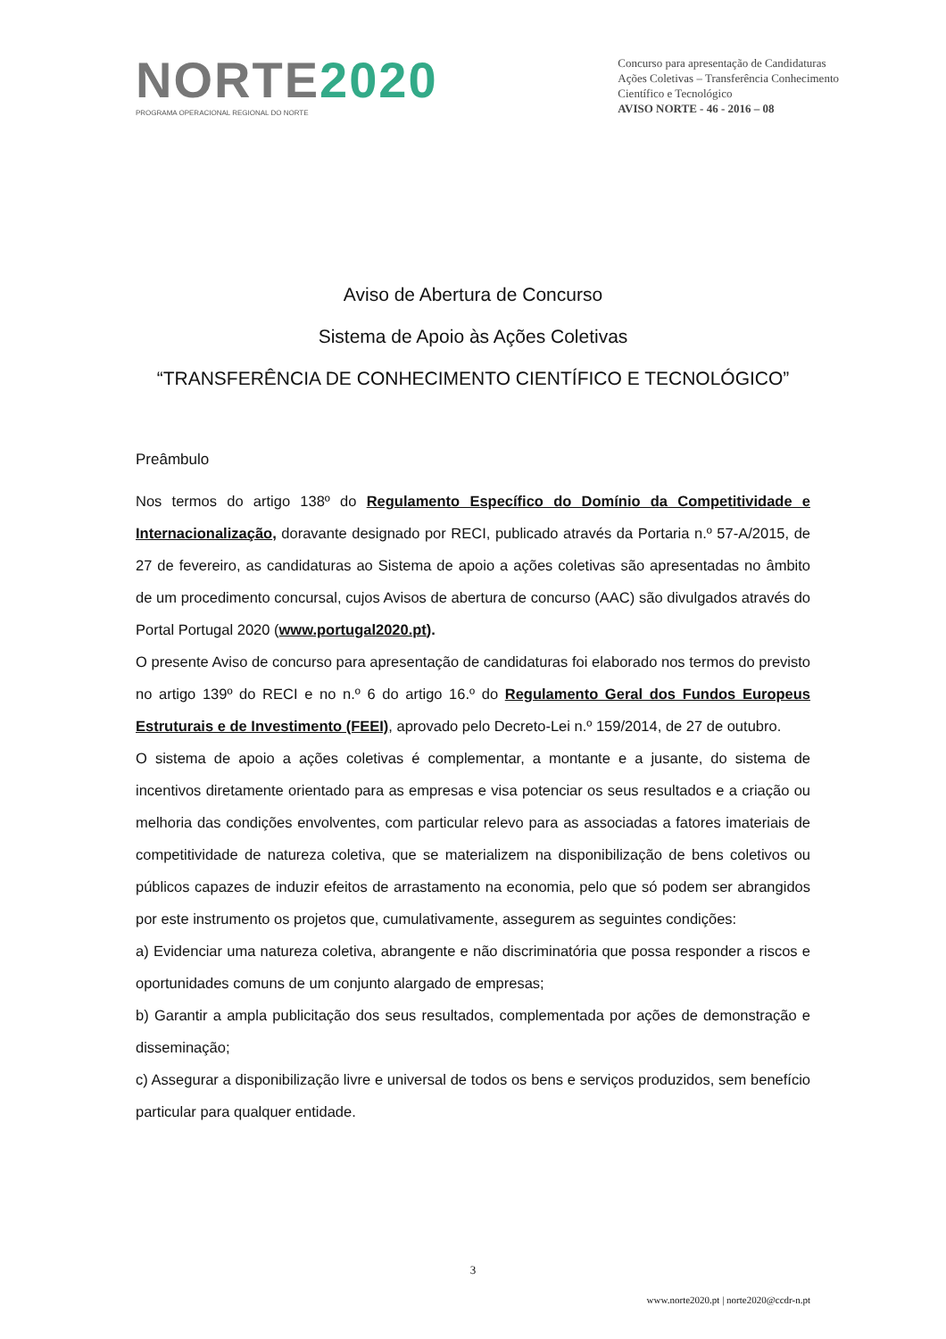NORTE2020
PROGRAMA OPERACIONAL REGIONAL DO NORTE
Concurso para apresentação de Candidaturas
Ações Coletivas – Transferência Conhecimento
Científico e Tecnológico
AVISO NORTE - 46 - 2016 – 08
Aviso de Abertura de Concurso
Sistema de Apoio às Ações Coletivas
“TRANSFERÊNCIA DE CONHECIMENTO CIENTÍFICO E TECNOLÓGICO”
Preâmbulo
Nos termos do artigo 138º do Regulamento Específico do Domínio da Competitividade e Internacionalização, doravante designado por RECI, publicado através da Portaria n.º 57-A/2015, de 27 de fevereiro, as candidaturas ao Sistema de apoio a ações coletivas são apresentadas no âmbito de um procedimento concursal, cujos Avisos de abertura de concurso (AAC) são divulgados através do Portal Portugal 2020 (www.portugal2020.pt).
O presente Aviso de concurso para apresentação de candidaturas foi elaborado nos termos do previsto no artigo 139º do RECI e no n.º 6 do artigo 16.º do Regulamento Geral dos Fundos Europeus Estruturais e de Investimento (FEEI), aprovado pelo Decreto-Lei n.º 159/2014, de 27 de outubro.
O sistema de apoio a ações coletivas é complementar, a montante e a jusante, do sistema de incentivos diretamente orientado para as empresas e visa potenciar os seus resultados e a criação ou melhoria das condições envolventes, com particular relevo para as associadas a fatores imateriais de competitividade de natureza coletiva, que se materializem na disponibilização de bens coletivos ou públicos capazes de induzir efeitos de arrastamento na economia, pelo que só podem ser abrangidos por este instrumento os projetos que, cumulativamente, assegurem as seguintes condições:
a) Evidenciar uma natureza coletiva, abrangente e não discriminatória que possa responder a riscos e oportunidades comuns de um conjunto alargado de empresas;
b) Garantir a ampla publicitação dos seus resultados, complementada por ações de demonstração e disseminação;
c) Assegurar a disponibilização livre e universal de todos os bens e serviços produzidos, sem benefício particular para qualquer entidade.
3
www.norte2020.pt | norte2020@ccdr-n.pt